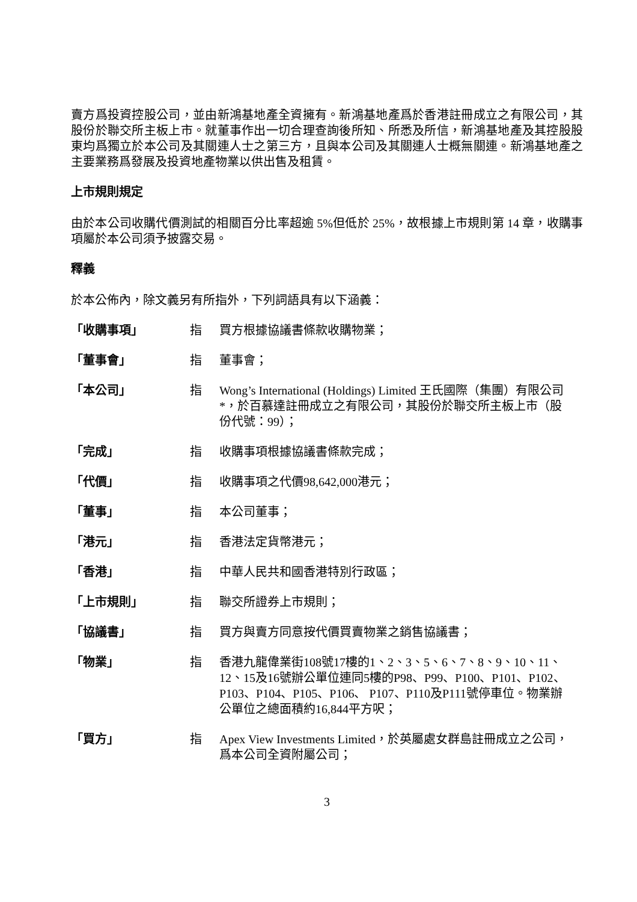賣方爲投資控股公司，並由新鴻基地產全資擁有。新鴻基地產爲於香港註冊成立之有限公司，其股份於聯交所主板上市。就董事作出一切合理查詢後所知、所悉及所信，新鴻基地產及其控股股東均爲獨立於本公司及其關連人士之第三方，且與本公司及其關連人士概無關連。新鴻基地產之主要業務爲發展及投資地產物業以供出售及租賃。
上市規則規定
由於本公司收購代價測試的相關百分比率超逾 5%但低於 25%，故根據上市規則第 14 章，收購事項屬於本公司須予披露交易。
釋義
於本公佈內，除文義另有所指外，下列詞語具有以下涵義：
「收購事項」 指 買方根據協議書條款收購物業；
「董事會」 指 董事會；
「本公司」 指 Wong’s International (Holdings) Limited 王氏國際（集團）有限公司*，於百慕達註冊成立之有限公司，其股份於聯交所主板上市（股份代號：99）；
「完成」 指 收購事項根據協議書條款完成；
「代價」 指 收購事項之代價98,642,000港元；
「董事」 指 本公司董事；
「港元」 指 香港法定貨幣港元；
「香港」 指 中華人民共和國香港特別行政區；
「上市規則」 指 聯交所證券上市規則；
「協議書」 指 買方與賣方同意按代價買賣物業之銷售協議書；
「物業」 指 香港九龍偉業街108號17樓的1、2、3、5、6、7、8、9、10、11、12、15及16號辦公單位連同5樓的P98、P99、P100、P101、P102、P103、P104、P105、P106、 P107、P110及P111號停車位。物業辦公單位之總面積約16,844平方呎；
「買方」 指 Apex View Investments Limited，於英屬處女群島註冊成立之公司，爲本公司全資附屬公司；
3